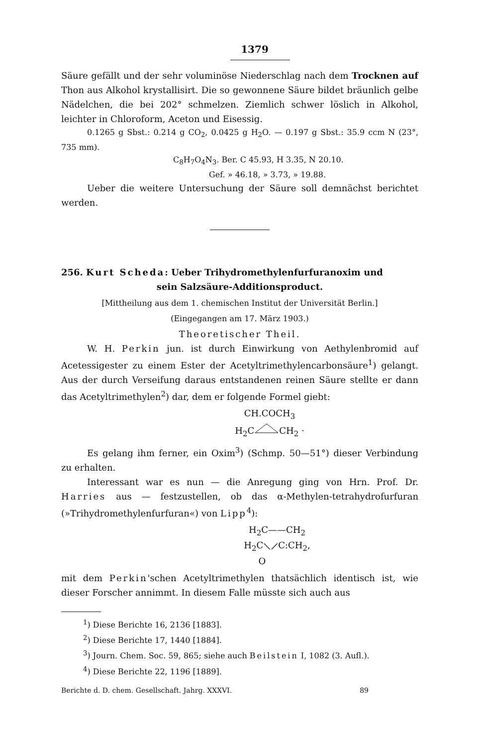1379
Säure gefällt und der sehr voluminöse Niederschlag nach dem Trocknen auf Thon aus Alkohol krystallisirt. Die so gewonnene Säure bildet bräunlich gelbe Nädelchen, die bei 202° schmelzen. Ziemlich schwer löslich in Alkohol, leichter in Chloroform, Aceton und Eisessig.
0.1265 g Sbst.: 0.214 g CO<sub>2</sub>, 0.0425 g H<sub>2</sub>O. — 0.197 g Sbst.: 35.9 ccm N (23°, 735 mm).
C<sub>8</sub>H<sub>7</sub>O<sub>4</sub>N<sub>3</sub>. Ber. C 45.93, H 3.35, N 20.10.
Gef. » 46.18, » 3.73, » 19.88.
Ueber die weitere Untersuchung der Säure soll demnächst berichtet werden.
256. Kurt Scheda: Ueber Trihydromethylenfurfuranoxim und
sein Salzsäure-Additionsproduct.
[Mittheilung aus dem 1. chemischen Institut der Universität Berlin.]
(Eingegangen am 17. März 1903.)
Theoretischer Theil.
W. H. Perkin jun. ist durch Einwirkung von Aethylenbromid auf Acetessigester zu einem Ester der Acetyltrimethylencarbonsäure<sup>1</sup>) gelangt. Aus der durch Verseifung daraus entstandenen reinen Säure stellte er dann das Acetyltrimethylen<sup>2</sup>) dar, dem er folgende Formel giebt:
CH.COCH<sub>3</sub>
H<sub>2</sub>CCH<sub>2</sub> ·
Es gelang ihm ferner, ein Oxim<sup>3</sup>) (Schmp. 50—51°) dieser Verbindung zu erhalten.
Interessant war es nun — die Anregung ging von Hrn. Prof. Dr. Harries aus — festzustellen, ob das α-Methylen-tetrahydrofurfuran (»Trihydromethylenfurfuran«) von Lipp<sup>4</sup>):
H<sub>2</sub>C——CH<sub>2</sub>
H<sub>2</sub>C⟍⟋C:CH<sub>2</sub>,
O
mit dem Perkin'schen Acetyltrimethylen thatsächlich identisch ist, wie dieser Forscher annimmt. In diesem Falle müsste sich auch aus
<sup>1</sup>) Diese Berichte 16, 2136 [1883].
<sup>2</sup>) Diese Berichte 17, 1440 [1884].
<sup>3</sup>) Journ. Chem. Soc. 59, 865; siehe auch Beilstein I, 1082 (3. Aufl.).
<sup>4</sup>) Diese Berichte 22, 1196 [1889].
Berichte d. D. chem. Gesellschaft. Jahrg. XXXVI. 89